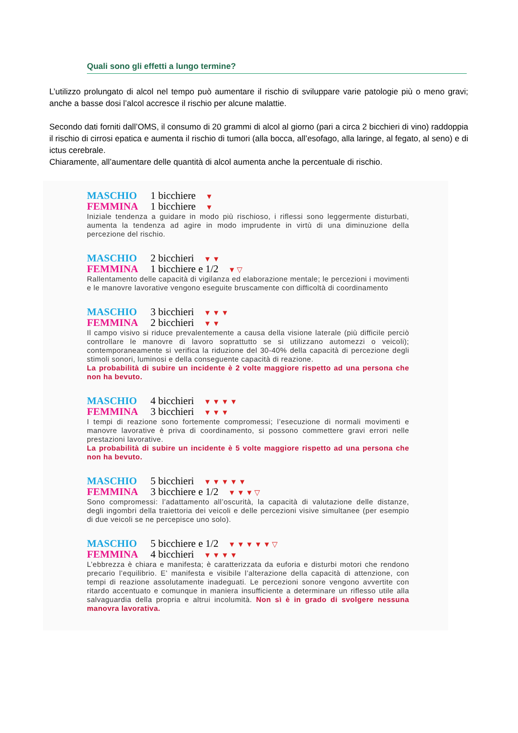Quali sono gli effetti a lungo termine?
L’utilizzo prolungato di alcol nel tempo può aumentare il rischio di sviluppare varie patologie più o meno gravi; anche a basse dosi l’alcol accresce il rischio per alcune malattie.
Secondo dati forniti dall’OMS, il consumo di 20 grammi di alcol al giorno (pari a circa 2 bicchieri di vino) raddoppia il rischio di cirrosi epatica e aumenta il rischio di tumori (alla bocca, all’esofago, alla laringe, al fegato, al seno) e di ictus cerebrale.
Chiaramente, all’aumentare delle quantità di alcol aumenta anche la percentuale di rischio.
MASCHIO 1 bicchiere ▼
FEMMINA 1 bicchiere ▼
Iniziale tendenza a guidare in modo più rischioso, i riflessi sono leggermente disturbati, aumenta la tendenza ad agire in modo imprudente in virtù di una diminuzione della percezione del rischio.
MASCHIO 2 bicchieri ▼▼
FEMMINA 1 bicchiere e 1/2 ▼▽
Rallentamento delle capacità di vigilanza ed elaborazione mentale; le percezioni i movimenti e le manovre lavorative vengono eseguite bruscamente con difficoltà di coordinamento
MASCHIO 3 bicchieri ▼▼▼
FEMMINA 2 bicchieri ▼▼
Il campo visivo si riduce prevalentemente a causa della visione laterale (più difficile perciò controllare le manovre di lavoro soprattutto se si utilizzano automezzi o veicoli); contemporaneamente si verifica la riduzione del 30-40% della capacità di percezione degli stimoli sonori, luminosi e della conseguente capacità di reazione.
La probabilità di subire un incidente è 2 volte maggiore rispetto ad una persona che non ha bevuto.
MASCHIO 4 bicchieri ▼▼▼▼
FEMMINA 3 bicchieri ▼▼▼
I tempi di reazione sono fortemente compromessi; l’esecuzione di normali movimenti e manovre lavorative è priva di coordinamento, si possono commettere gravi errori nelle prestazioni lavorative.
La probabilità di subire un incidente è 5 volte maggiore rispetto ad una persona che non ha bevuto.
MASCHIO 5 bicchieri ▼▼▼▼▼
FEMMINA 3 bicchiere e 1/2 ▼▼▼▽
Sono compromessi: l’adattamento all’oscurità, la capacità di valutazione delle distanze, degli ingombri della traiettoria dei veicoli e delle percezioni visive simultanee (per esempio di due veicoli se ne percepisce uno solo).
MASCHIO 5 bicchiere e 1/2 ▼▼▼▼▼▽
FEMMINA 4 bicchieri ▼▼▼▼
L’ebbrezza è chiara e manifesta; è caratterizzata da euforia e disturbi motori che rendono precario l’equilibrio. E’ manifesta e visibile l’alterazione della capacità di attenzione, con tempi di reazione assolutamente inadeguati. Le percezioni sonore vengono avvertite con ritardo accentuato e comunque in maniera insufficiente a determinare un riflesso utile alla salvaguardia della propria e altrui incolumità. Non sì è in grado di svolgere nessuna manovra lavorativa.